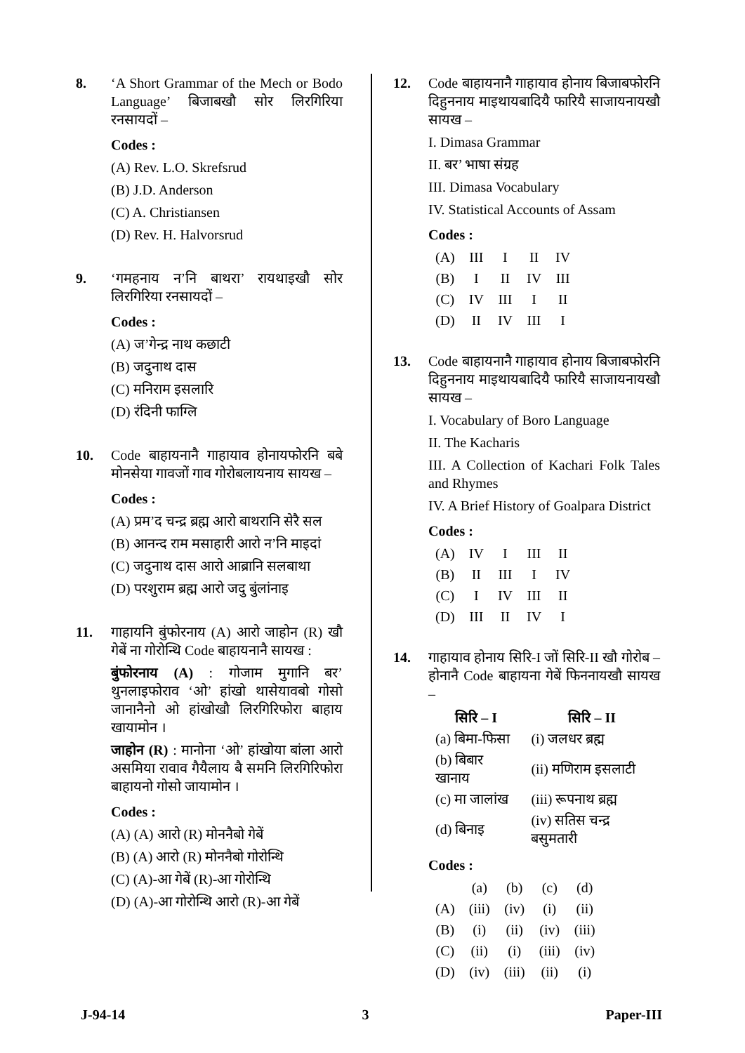8. ‘A Short Grammar of the Mech or Bodo Language’ बिजाबखौ सोर लिरगिरिया रनसायदों –
Codes :
(A) Rev. L.O. Skrefsrud
(B) J.D. Anderson
(C) A. Christiansen
(D) Rev. H. Halvorsrud
9. ‘गमहनाय न’नि बाथरा’ रायथाइखौ सोर लिरगिरिया रनसायदों –
Codes :
(A) ज’गेन्द्र नाथ कछाटी
(B) जदुनाथ दास
(C) मनिराम इसलारि
(D) रंदिनी फाग्लि
10. Code बाहायनानै गाहायाव होनायफोरनि बबे मोनसेया गावजों गाव गोरोबलायनाय सायख –
Codes :
(A) प्रम’द चन्द्र ब्रह्म आरो बाथरानि सेरै सल
(B) आनन्द राम मसाहारी आरो न’नि माइदां
(C) जदुनाथ दास आरो आब्रानि सलबाथा
(D) परशुराम ब्रह्म आरो जदु बुंलांनाइ
11. गाहायनि बुंफोरनाय (A) आरो जाहोन (R) खौ गेबें ना गोरोन्थि Code बाहायनानै सायख :
बुंफोरनाय (A) : गोजाम मुगानि बर’ थुनलाइफोराव ‘ओ’ हांखो थासेयावबो गोसो जानानैनो ओ हांखोखौ लिरगिरिफोरा बाहाय खायामोन ।
जाहोन (R) : मानोना ‘ओ’ हांखोया बांला आरो असमिया रावाव गैयैलाय बै समनि लिरगिरिफोरा बाहायनो गोसो जायामोन ।
Codes :
(A) (A) आरो (R) मोननैबो गेबें
(B) (A) आरो (R) मोननैबो गोरोन्थि
(C) (A)-आ गेबें (R)-आ गोरोन्थि
(D) (A)-आ गोरोन्थि आरो (R)-आ गेबें
12. Code बाहायनानै गाहायाव होनाय बिजाबफोरनि दिहुननाय माइथायबादियै फारियै साजायनायखौ सायख –
I. Dimasa Grammar
II. बर’ भाषा संग्रह
III. Dimasa Vocabulary
IV. Statistical Accounts of Assam
Codes :
| (A) | III | I | II | IV |
| (B) | I | II | IV | III |
| (C) | IV | III | I | II |
| (D) | II | IV | III | I |
13. Code बाहायनानै गाहायाव होनाय बिजाबफोरनि दिहुननाय माइथायबादियै फारियै साजायनायखौ सायख –
I. Vocabulary of Boro Language
II. The Kacharis
III. A Collection of Kachari Folk Tales and Rhymes
IV. A Brief History of Goalpara District
Codes :
| (A) | IV | I | III | II |
| (B) | II | III | I | IV |
| (C) | I | IV | III | II |
| (D) | III | II | IV | I |
14. गाहायाव होनाय सिरि-I जों सिरि-II खौ गोरोब – होनानै Code बाहायना गेबें फिननायखौ सायख –
| सिरि – I | सिरि – II |
| --- | --- |
| (a) बिमा-फिसा | (i) जलधर ब्रह्म |
| (b) बिबार खानाय | (ii) मणिराम इसलाटी |
| (c) मा जालांख | (iii) रूपनाथ ब्रह्म |
| (d) बिनाइ | (iv) सतिस चन्द्र बसुमतारी |
Codes :
| | (a) | (b) | (c) | (d) |
| --- | --- | --- | --- | --- |
| (A) | (iii) | (iv) | (i) | (ii) |
| (B) | (i) | (ii) | (iv) | (iii) |
| (C) | (ii) | (i) | (iii) | (iv) |
| (D) | (iv) | (iii) | (ii) | (i) |
J-94-14 3 Paper-III